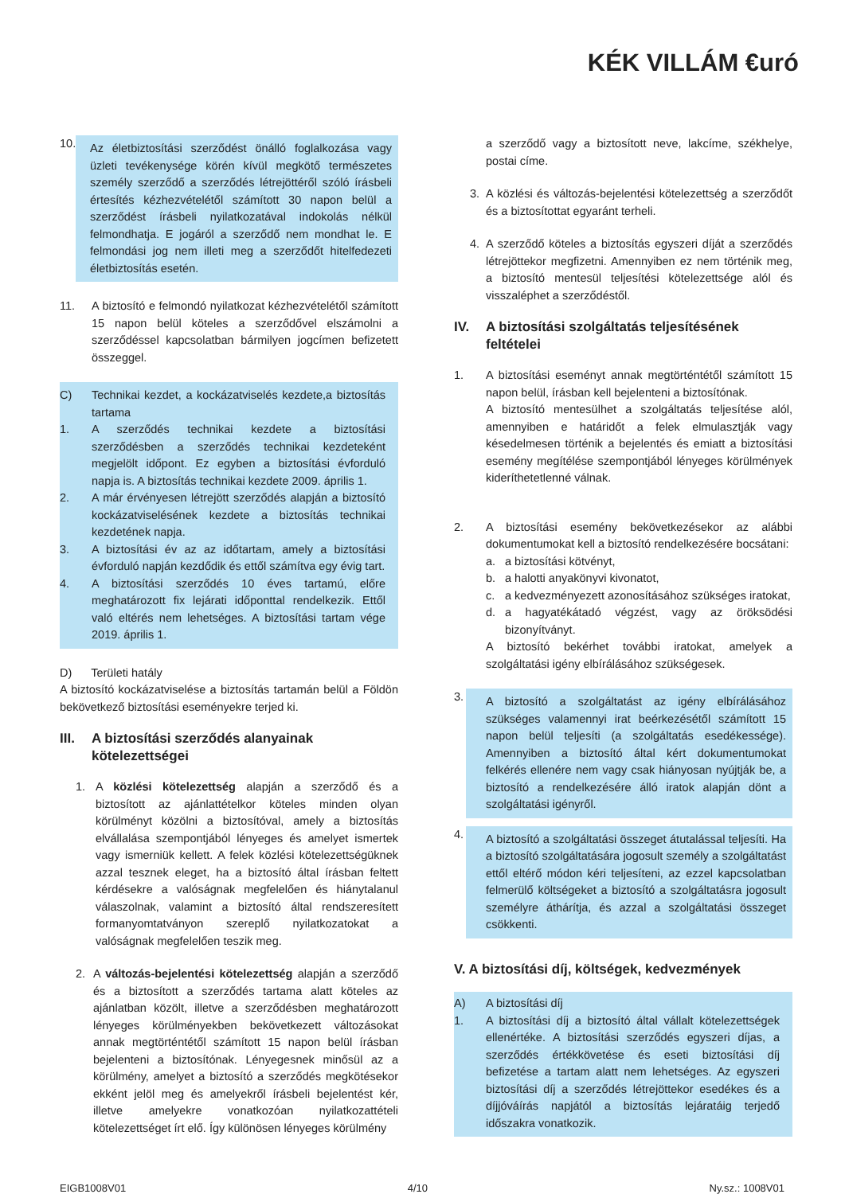KÉK VILLÁM €uró
10.
Az életbiztosítási szerződést önálló foglalkozása vagy üzleti tevékenysége körén kívül megkötő természetes személy szerződő a szerződés létrejöttéről szóló írásbeli értesítés kézhezvételétől számított 30 napon belül a szerződést írásbeli nyilatkozatával indokolás nélkül felmondhatja. E jogáról a szerződő nem mondhat le. E felmondási jog nem illeti meg a szerződőt hitelfedezeti életbiztosítás esetén.
11. A biztosító e felmondó nyilatkozat kézhezvételétől számított 15 napon belül köteles a szerződővel elszámolni a szerződéssel kapcsolatban bármilyen jogcímen befizetett összeggel.
C) Technikai kezdet, a kockázatviselés kezdete,a biztosítás tartama
1. A szerződés technikai kezdete a biztosítási szerződésben a szerződés technikai kezdeteként megjelölt időpont. Ez egyben a biztosítási évforduló napja is. A biztosítás technikai kezdete 2009. április 1.
2. A már érvényesen létrejött szerződés alapján a biztosító kockázatviselésének kezdete a biztosítás technikai kezdetének napja.
3. A biztosítási év az az időtartam, amely a biztosítási évforduló napján kezdődik és ettől számítva egy évig tart.
4. A biztosítási szerződés 10 éves tartamú, előre meghatározott fix lejárati időponttal rendelkezik. Ettől való eltérés nem lehetséges. A biztosítási tartam vége 2019. április 1.
D) Területi hatály
A biztosító kockázatviselése a biztosítás tartamán belül a Földön bekövetkező biztosítási eseményekre terjed ki.
III. A biztosítási szerződés alanyainak kötelezettségei
1. A közlési kötelezettség alapján a szerződő és a biztosított az ajánlattételkor köteles minden olyan körülményt közölni a biztosítóval, amely a biztosítás elvállalása szempontjából lényeges és amelyet ismertek vagy ismerniük kellett. A felek közlési kötelezettségüknek azzal tesznek eleget, ha a biztosító által írásban feltett kérdésekre a valóságnak megfelelően és hiánytalanul válaszolnak, valamint a biztosító által rendszeresített formanyomtatványon szereplő nyilatkozatokat a valóságnak megfelelően teszik meg.
2. A változás-bejelentési kötelezettség alapján a szerződő és a biztosított a szerződés tartama alatt köteles az ajánlatban közölt, illetve a szerződésben meghatározott lényeges körülményekben bekövetkezett változásokat annak megtörténtétől számított 15 napon belül írásban bejelenteni a biztosítónak. Lényegesnek minősül az a körülmény, amelyet a biztosító a szerződés megkötésekor ekként jelöl meg és amelyekről írásbeli bejelentést kér, illetve amelyekre vonatkozóan nyilatkozattételi kötelezettséget írt elő. Így különösen lényeges körülmény
a szerződő vagy a biztosított neve, lakcíme, székhelye, postai címe.
3. A közlési és változás-bejelentési kötelezettség a szerződőt és a biztosítottat egyaránt terheli.
4. A szerződő köteles a biztosítás egyszeri díját a szerződés létrejöttekor megfizetni. Amennyiben ez nem történik meg, a biztosító mentesül teljesítési kötelezettsége alól és visszaléphet a szerződéstől.
IV. A biztosítási szolgáltatás teljesítésének feltételei
1. A biztosítási eseményt annak megtörténtétől számított 15 napon belül, írásban kell bejelenteni a biztosítónak.
A biztosító mentesülhet a szolgáltatás teljesítése alól, amennyiben e határidőt a felek elmulasztják vagy késedelmesen történik a bejelentés és emiatt a biztosítási esemény megítélése szempontjából lényeges körülmények kideríthetetlenné válnak.
2. A biztosítási esemény bekövetkezésekor az alábbi dokumentumokat kell a biztosító rendelkezésére bocsátani:
a. a biztosítási kötvényt,
b. a halotti anyakönyvi kivonatot,
c. a kedvezményezett azonosításához szükséges iratokat,
d. a hagyatékátadó végzést, vagy az öröksödési bizonyítványt.
A biztosító bekérhet további iratokat, amelyek a szolgáltatási igény elbírálásához szükségesek.
3.
A biztosító a szolgáltatást az igény elbírálásához szükséges valamennyi irat beérkezésétől számított 15 napon belül teljesíti (a szolgáltatás esedékessége). Amennyiben a biztosító által kért dokumentumokat felkérés ellenére nem vagy csak hiányosan nyújtják be, a biztosító a rendelkezésére álló iratok alapján dönt a szolgáltatási igényről.
4.
A biztosító a szolgáltatási összeget átutalással teljesíti. Ha a biztosító szolgáltatására jogosult személy a szolgáltatást ettől eltérő módon kéri teljesíteni, az ezzel kapcsolatban felmerülő költségeket a biztosító a szolgáltatásra jogosult személyre áthárítja, és azzal a szolgáltatási összeget csökkenti.
V. A biztosítási díj, költségek, kedvezmények
A) A biztosítási díj
1. A biztosítási díj a biztosító által vállalt kötelezettségek ellenértéke. A biztosítási szerződés egyszeri díjas, a szerződés értékkövetése és eseti biztosítási díj befizetése a tartam alatt nem lehetséges. Az egyszeri biztosítási díj a szerződés létrejöttekor esedékes és a díjjóváírás napjától a biztosítás lejáratáig terjedő időszakra vonatkozik.
EIGB1008V01 4/10 Ny.sz.: 1008V01